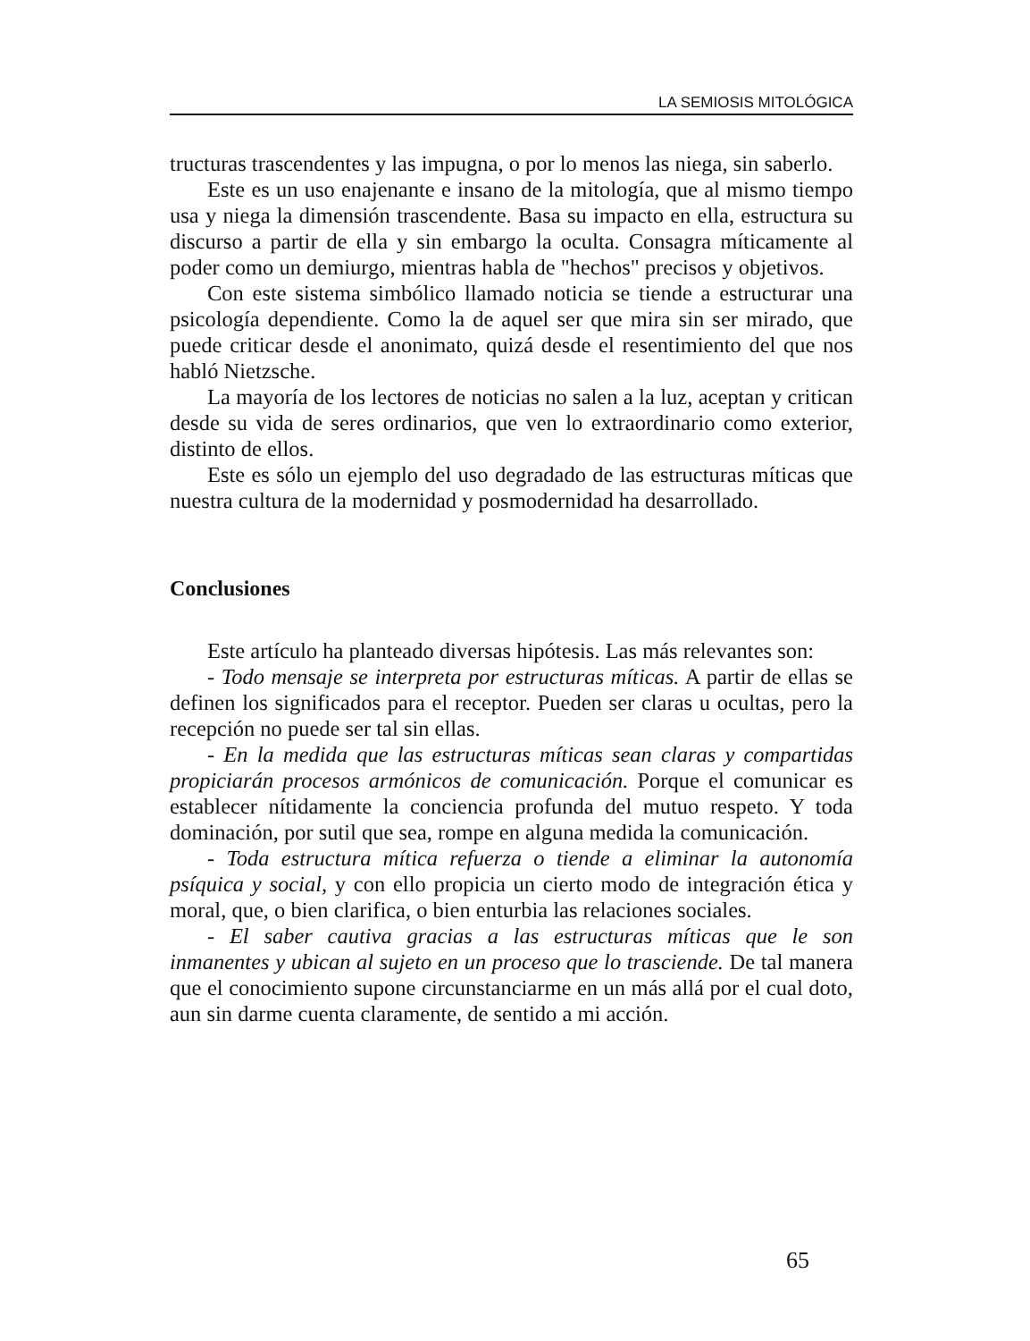LA SEMIOSIS MITOLÓGICA
tructuras trascendentes y las impugna, o por lo menos las niega, sin saberlo.
Este es un uso enajenante e insano de la mitología, que al mismo tiempo usa y niega la dimensión trascendente. Basa su impacto en ella, estructura su discurso a partir de ella y sin embargo la oculta. Consagra míticamente al poder como un demiurgo, mientras habla de "hechos" precisos y objetivos.
Con este sistema simbólico llamado noticia se tiende a estructurar una psicología dependiente. Como la de aquel ser que mira sin ser mirado, que puede criticar desde el anonimato, quizá desde el resentimiento del que nos habló Nietzsche.
La mayoría de los lectores de noticias no salen a la luz, aceptan y critican desde su vida de seres ordinarios, que ven lo extraordinario como exterior, distinto de ellos.
Este es sólo un ejemplo del uso degradado de las estructuras míticas que nuestra cultura de la modernidad y posmodernidad ha desarrollado.
Conclusiones
Este artículo ha planteado diversas hipótesis. Las más relevantes son:
- Todo mensaje se interpreta por estructuras míticas. A partir de ellas se definen los significados para el receptor. Pueden ser claras u ocultas, pero la recepción no puede ser tal sin ellas.
- En la medida que las estructuras míticas sean claras y compartidas propiciarán procesos armónicos de comunicación. Porque el comunicar es establecer nítidamente la conciencia profunda del mutuo respeto. Y toda dominación, por sutil que sea, rompe en alguna medida la comunicación.
- Toda estructura mítica refuerza o tiende a eliminar la autonomía psíquica y social, y con ello propicia un cierto modo de integración ética y moral, que, o bien clarifica, o bien enturbia las relaciones sociales.
- El saber cautiva gracias a las estructuras míticas que le son inmanentes y ubican al sujeto en un proceso que lo trasciende. De tal manera que el conocimiento supone circunstanciarme en un más allá por el cual doto, aun sin darme cuenta claramente, de sentido a mi acción.
65